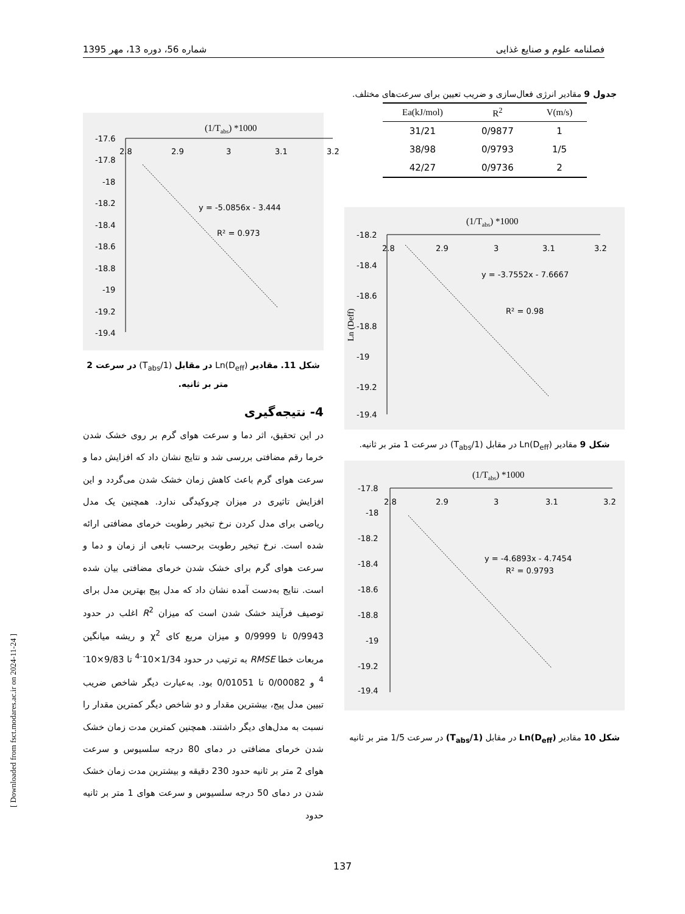شماره 56، دوره 13، مهر 1395 فصلنامه علوم و صنایع غذایی
جدول 9 مقادیر انرژی فعال‌سازی و ضریب تعیین برای سرعت‌های مختلف.
| Ea(kJ/mol) | R<sup>2</sup> | V(m/s) |
| --- | --- | --- |
| 31/21 | 0/9877 | 1 |
| 38/98 | 0/9793 | 1/5 |
| 42/27 | 0/9736 | 2 |
(1/Tabs) *1000
-18.2
-18.4
-18.6
-18.8
-19
-19.2
-19.4
2.8
2.9
3
3.1
3.2
y = -3.7552x - 7.6667
R² = 0.98
Ln (Deff)
شکل 9 مقادیر Ln(D<sub>eff</sub>) در مقابل (1/T<sub>abs</sub>) در سرعت 1 متر بر ثانیه.
(1/Tabs) *1000
-17.8
-18
-18.2
-18.4
-18.6
-18.8
-19
-19.2
-19.4
2.8
2.9
3
3.1
3.2
y = -4.6893x - 4.7454
R² = 0.9793
شکل 10 مقادیر Ln(D<sub>eff</sub>) در مقابل (1/T<sub>abs</sub>) در سرعت 1/5 متر بر ثانیه
(1/Tabs) *1000
-17.6
-17.8
-18
-18.2
-18.4
-18.6
-18.8
-19
-19.2
-19.4
2.8
2.9
3
3.1
3.2
y = -5.0856x - 3.444
R² = 0.973
شکل 11. مقادیر Ln(D<sub>eff</sub>) در مقابل (1/T<sub>abs</sub>) در سرعت 2 متر بر ثانیه.
4- نتیجه‌گیری
در این تحقیق، اثر دما و سرعت هوای گرم بر روی خشک شدن خرما رقم مضافتی بررسی شد و نتایج نشان داد که افزایش دما و سرعت هوای گرم باعث کاهش زمان خشک شدن می‌گردد و این افزایش تاثیری در میزان چروکیدگی ندارد. همچنین یک مدل ریاضی برای مدل کردن نرخ تبخیر رطوبت خرمای مضافتی ارائه شده است. نرخ تبخیر رطوبت برحسب تابعی از زمان و دما و سرعت هوای گرم برای خشک شدن خرمای مضافتی بیان شده است. نتایج به‌دست آمده نشان داد که مدل پیج بهترین مدل برای توصیف فرآیند خشک شدن است که میزان R<sup>2</sup> اغلب در حدود 0/9943 تا 0/9999 و میزان مربع کای χ<sup>2</sup> و ریشه میانگین مربعات خطا RMSE به ترتیب در حدود 1/34×10<sup>-4</sup> تا 9/83×10<sup>-4</sup> و 0/00082 تا 0/01051 بود. به‌عبارت دیگر شاخص ضریب تبیین مدل پیج، بیشترین مقدار و دو شاخص دیگر کمترین مقدار را نسبت به مدل‌های دیگر داشتند. همچنین کمترین مدت زمان خشک شدن خرمای مضافتی در دمای 80 درجه سلسیوس و سرعت هوای 2 متر بر ثانیه حدود 230 دقیقه و بیشترین مدت زمان خشک شدن در دمای 50 درجه سلسیوس و سرعت هوای 1 متر بر ثانیه حدود
[ Downloaded from fsct.modares.ac.ir on 2024-11-24 ]
137